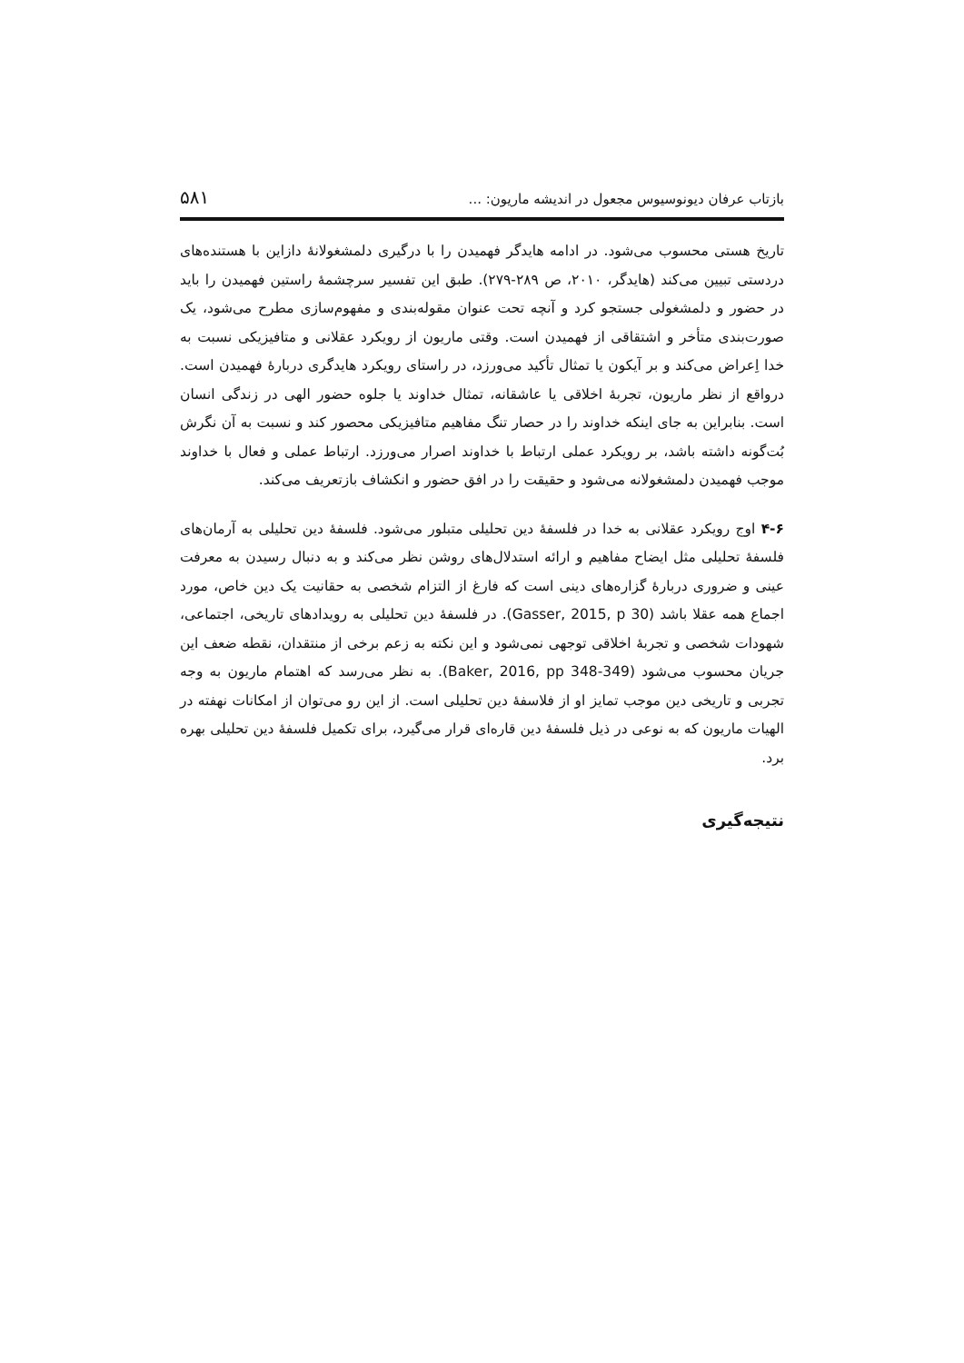بازتاب عرفان دیونوسیوس مجعول در اندیشه ماریون: ... ۵۸۱
تاریخ هستی محسوب می‌شود. در ادامه هایدگر فهمیدن را با درگیری دلمشغولانهٔ دازاین با هستنده‌های دردستی تبیین می‌کند (هایدگر، ۲۰۱۰، ص ۲۸۹-۲۷۹). طبق این تفسیر سرچشمهٔ راستین فهمیدن را باید در حضور و دلمشغولی جستجو کرد و آنچه تحت عنوان مقوله‌بندی و مفهوم‌سازی مطرح می‌شود، یک صورت‌بندی متأخر و اشتقاقی از فهمیدن است. وقتی ماریون از رویکرد عقلانی و متافیزیکی نسبت به خدا اِعراض می‌کند و بر آیکون یا تمثال تأکید می‌ورزد، در راستای رویکرد هایدگری دربارهٔ فهمیدن است. درواقع از نظر ماریون، تجربهٔ اخلاقی یا عاشقانه، تمثال خداوند یا جلوه حضور الهی در زندگی انسان است. بنابراین به جای اینکه خداوند را در حصار تنگ مفاهیم متافیزیکی محصور کند و نسبت به آن نگرش بُت‌گونه داشته باشد، بر رویکرد عملی ارتباط با خداوند اصرار می‌ورزد. ارتباط عملی و فعال با خداوند موجب فهمیدن دلمشغولانه می‌شود و حقیقت را در افق حضور و انکشاف بازتعریف می‌کند.
۴-۶ اوج رویکرد عقلانی به خدا در فلسفهٔ دین تحلیلی متبلور می‌شود. فلسفهٔ دین تحلیلی به آرمان‌های فلسفهٔ تحلیلی مثل ایضاح مفاهیم و ارائه استدلال‌های روشن نظر می‌کند و به دنبال رسیدن به معرفت عینی و ضروری دربارهٔ گزاره‌های دینی است که فارغ از التزام شخصی به حقانیت یک دین خاص، مورد اجماع همه عقلا باشد (Gasser, 2015, p 30). در فلسفهٔ دین تحلیلی به رویدادهای تاریخی، اجتماعی، شهودات شخصی و تجربهٔ اخلاقی توجهی نمی‌شود و این نکته به زعم برخی از منتقدان، نقطه ضعف این جریان محسوب می‌شود (Baker, 2016, pp 348-349). به نظر می‌رسد که اهتمام ماریون به وجه تجربی و تاریخی دین موجب تمایز او از فلاسفهٔ دین تحلیلی است. از این رو می‌توان از امکانات نهفته در الهیات ماریون که به نوعی در ذیل فلسفهٔ دین قاره‌ای قرار می‌گیرد، برای تکمیل فلسفهٔ دین تحلیلی بهره برد.
نتیجه‌گیری